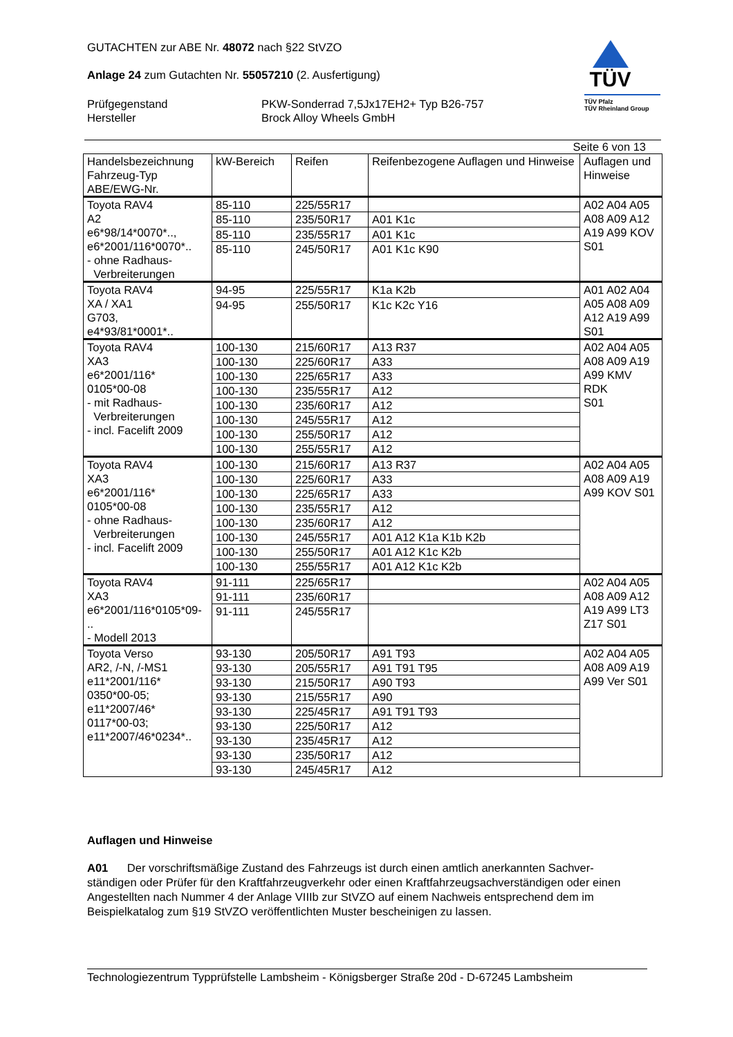TÜV
TÜV Pfalz
TÜV Rheinland Group
GUTACHTEN zur ABE Nr. 48072 nach §22 StVZO
Anlage 24 zum Gutachten Nr. 55057210 (2. Ausfertigung)
Prüfgegenstand
Hersteller
PKW-Sonderrad 7,5Jx17EH2+ Typ B26-757
Brock Alloy Wheels GmbH
Seite 6 von 13
| Handelsbezeichnung Fahrzeug-Typ ABE/EWG-Nr. | kW-Bereich | Reifen | Reifenbezogene Auflagen und Hinweise | Auflagen und Hinweise |
| --- | --- | --- | --- | --- |
| Toyota RAV4 A2 e6*98/14*0070*.., e6*2001/116*0070*.. - ohne Radhaus- Verbreiterungen | 85-110 | 225/55R17 | | A02 A04 A05 A08 A09 A12 A19 A99 KOV S01 |
| | 85-110 | 235/50R17 | A01 K1c | |
| | 85-110 | 235/55R17 | A01 K1c | |
| | 85-110 | 245/50R17 | A01 K1c K90 | |
| Toyota RAV4 XA / XA1 G703, e4*93/81*0001*.. | 94-95 | 225/55R17 | K1a K2b | A01 A02 A04 A05 A08 A09 A12 A19 A99 S01 |
| | 94-95 | 255/50R17 | K1c K2c Y16 | |
| Toyota RAV4 XA3 e6*2001/116* 0105*00-08 - mit Radhaus- Verbreiterungen - incl. Facelift 2009 | 100-130 | 215/60R17 | A13 R37 | A02 A04 A05 A08 A09 A19 A99 KMV RDK S01 |
| | 100-130 | 225/60R17 | A33 | |
| | 100-130 | 225/65R17 | A33 | |
| | 100-130 | 235/55R17 | A12 | |
| | 100-130 | 235/60R17 | A12 | |
| | 100-130 | 245/55R17 | A12 | |
| | 100-130 | 255/50R17 | A12 | |
| | 100-130 | 255/55R17 | A12 | |
| Toyota RAV4 XA3 e6*2001/116* 0105*00-08 - ohne Radhaus- Verbreiterungen - incl. Facelift 2009 | 100-130 | 215/60R17 | A13 R37 | A02 A04 A05 A08 A09 A19 A99 KOV S01 |
| | 100-130 | 225/60R17 | A33 | |
| | 100-130 | 225/65R17 | A33 | |
| | 100-130 | 235/55R17 | A12 | |
| | 100-130 | 235/60R17 | A12 | |
| | 100-130 | 245/55R17 | A01 A12 K1a K1b K2b | |
| | 100-130 | 255/50R17 | A01 A12 K1c K2b | |
| | 100-130 | 255/55R17 | A01 A12 K1c K2b | |
| Toyota RAV4 XA3 e6*2001/116*0105*09- .. - Modell 2013 | 91-111 | 225/65R17 | | A02 A04 A05 A08 A09 A12 A19 A99 LT3 Z17 S01 |
| | 91-111 | 235/60R17 | | |
| | 91-111 | 245/55R17 | | |
| Toyota Verso AR2, /-N, /-MS1 e11*2001/116* 0350*00-05; e11*2007/46* 0117*00-03; e11*2007/46*0234*.. | 93-130 | 205/50R17 | A91 T93 | A02 A04 A05 A08 A09 A19 A99 Ver S01 |
| | 93-130 | 205/55R17 | A91 T91 T95 | |
| | 93-130 | 215/50R17 | A90 T93 | |
| | 93-130 | 215/55R17 | A90 | |
| | 93-130 | 225/45R17 | A91 T91 T93 | |
| | 93-130 | 225/50R17 | A12 | |
| | 93-130 | 235/45R17 | A12 | |
| | 93-130 | 235/50R17 | A12 | |
| | 93-130 | 245/45R17 | A12 | |
Auflagen und Hinweise
A01 Der vorschriftsmäßige Zustand des Fahrzeugs ist durch einen amtlich anerkannten Sachver-ständigen oder Prüfer für den Kraftfahrzeugverkehr oder einen Kraftfahrzeugsachverständigen oder einen Angestellten nach Nummer 4 der Anlage VIIIb zur StVZO auf einem Nachweis entsprechend dem im Beispielkatalog zum §19 StVZO veröffentlichten Muster bescheinigen zu lassen.
Technologiezentrum Typprüfstelle Lambsheim - Königsberger Straße 20d - D-67245 Lambsheim